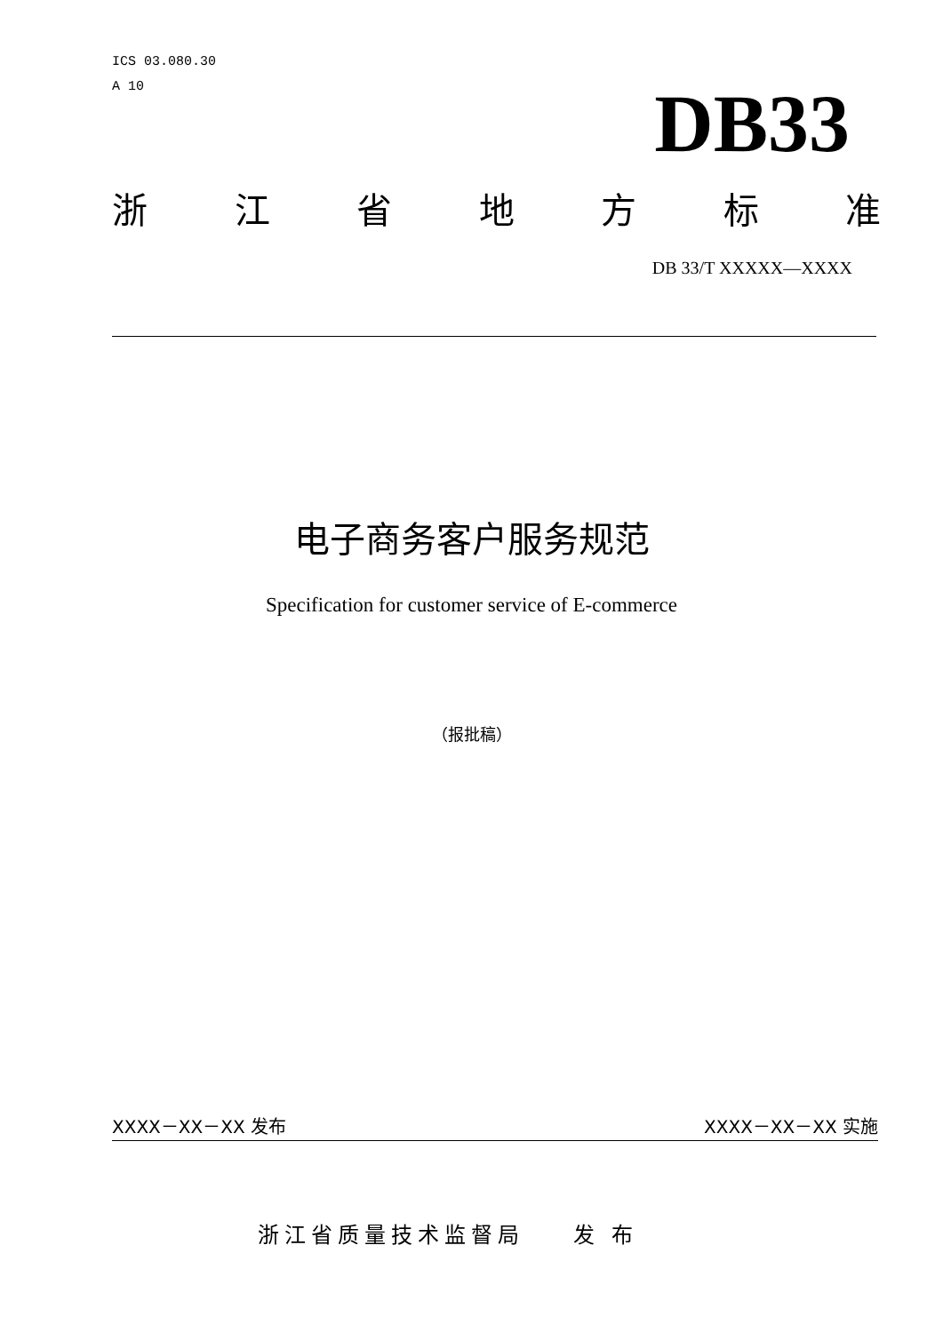ICS 03.080.30
A 10
DB33
浙江省地方标准
DB 33/T XXXXX—XXXX
电子商务客户服务规范
Specification for customer service of E-commerce
（报批稿）
XXXX－XX－XX 发布 XXXX－XX－XX 实施
浙江省质量技术监督局 发 布